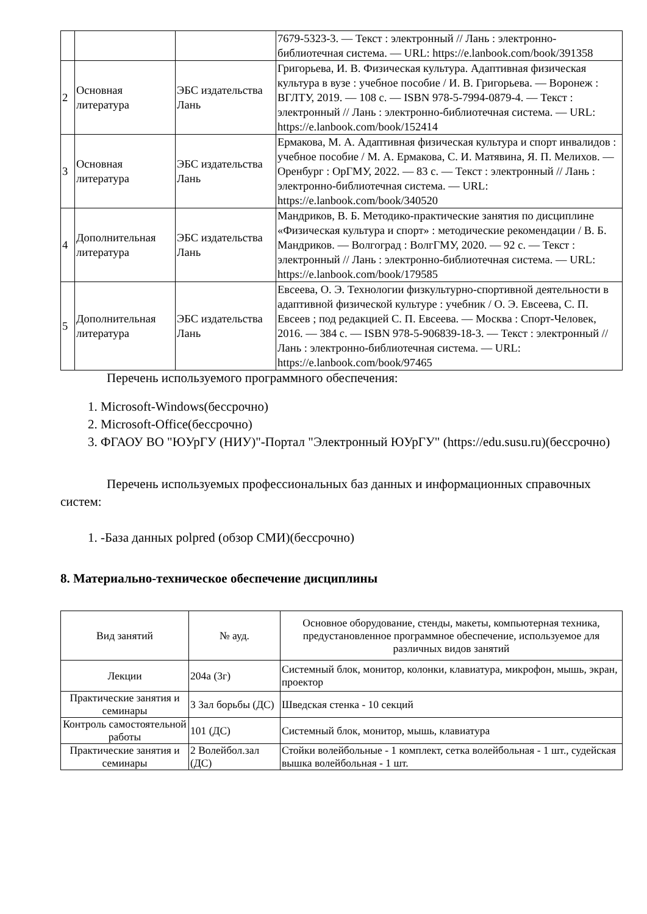| | | | 7679-5323-3. — Текст : электронный // Лань : электронно-библиотечная система. — URL: https://e.lanbook.com/book/391358 |
| 2 | Основная литература | ЭБС издательства Лань | Григорьева, И. В. Физическая культура. Адаптивная физическая культура в вузе : учебное пособие / И. В. Григорьева. — Воронеж : ВГЛТУ, 2019. — 108 с. — ISBN 978-5-7994-0879-4. — Текст : электронный // Лань : электронно-библиотечная система. — URL: https://e.lanbook.com/book/152414 |
| 3 | Основная литература | ЭБС издательства Лань | Ермакова, М. А. Адаптивная физическая культура и спорт инвалидов : учебное пособие / М. А. Ермакова, С. И. Матявина, Я. П. Мелихов. — Оренбург : ОрГМУ, 2022. — 83 с. — Текст : электронный // Лань : электронно-библиотечная система. — URL: https://e.lanbook.com/book/340520 |
| 4 | Дополнительная литература | ЭБС издательства Лань | Мандриков, В. Б. Методико-практические занятия по дисциплине «Физическая культура и спорт» : методические рекомендации / В. Б. Мандриков. — Волгоград : ВолгГМУ, 2020. — 92 с. — Текст : электронный // Лань : электронно-библиотечная система. — URL: https://e.lanbook.com/book/179585 |
| 5 | Дополнительная литература | ЭБС издательства Лань | Евсеева, О. Э. Технологии физкультурно-спортивной деятельности в адаптивной физической культуре : учебник / О. Э. Евсеева, С. П. Евсеев ; под редакцией С. П. Евсеева. — Москва : Спорт-Человек, 2016. — 384 с. — ISBN 978-5-906839-18-3. — Текст : электронный // Лань : электронно-библиотечная система. — URL: https://e.lanbook.com/book/97465 |
Перечень используемого программного обеспечения:
1. Microsoft-Windows(бессрочно)
2. Microsoft-Office(бессрочно)
3. ФГАОУ ВО "ЮУрГУ (НИУ)"-Портал "Электронный ЮУрГУ" (https://edu.susu.ru)(бессрочно)
Перечень используемых профессиональных баз данных и информационных справочных систем:
1. -База данных polpred (обзор СМИ)(бессрочно)
8. Материально-техническое обеспечение дисциплины
| Вид занятий | № ауд. | Основное оборудование, стенды, макеты, компьютерная техника, предустановленное программное обеспечение, используемое для различных видов занятий |
| --- | --- | --- |
| Лекции | 204а (3г) | Системный блок, монитор, колонки, клавиатура, микрофон, мышь, экран, проектор |
| Практические занятия и семинары | 3 Зал борьбы (ДС) | Шведская стенка - 10 секций |
| Контроль самостоятельной работы | 101 (ДС) | Системный блок, монитор, мышь, клавиатура |
| Практические занятия и семинары | 2 Волейбол.зал (ДС) | Стойки волейбольные - 1 комплект, сетка волейбольная - 1 шт., судейская вышка волейбольная - 1 шт. |